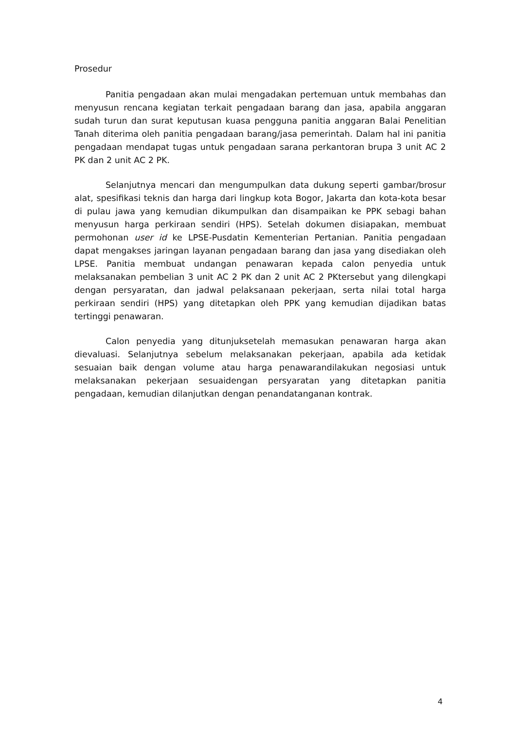Prosedur
Panitia pengadaan akan mulai mengadakan pertemuan untuk membahas dan menyusun rencana kegiatan terkait pengadaan barang dan jasa, apabila anggaran sudah turun dan surat keputusan kuasa pengguna panitia anggaran Balai Penelitian Tanah diterima oleh panitia pengadaan barang/jasa pemerintah. Dalam hal ini panitia pengadaan mendapat tugas untuk pengadaan sarana perkantoran brupa 3 unit AC 2 PK dan 2 unit AC 2 PK.
Selanjutnya mencari dan mengumpulkan data dukung seperti gambar/brosur alat, spesifikasi teknis dan harga dari lingkup kota Bogor, Jakarta dan kota-kota besar di pulau jawa yang kemudian dikumpulkan dan disampaikan ke PPK sebagi bahan menyusun harga perkiraan sendiri (HPS). Setelah dokumen disiapakan, membuat permohonan user id ke LPSE-Pusdatin Kementerian Pertanian. Panitia pengadaan dapat mengakses jaringan layanan pengadaan barang dan jasa yang disediakan oleh LPSE. Panitia membuat undangan penawaran kepada calon penyedia untuk melaksanakan pembelian 3 unit AC 2 PK dan 2 unit AC 2 PKtersebut yang dilengkapi dengan persyaratan, dan jadwal pelaksanaan pekerjaan, serta nilai total harga perkiraan sendiri (HPS) yang ditetapkan oleh PPK yang kemudian dijadikan batas tertinggi penawaran.
Calon penyedia yang ditunjuksetelah memasukan penawaran harga akan dievaluasi. Selanjutnya sebelum melaksanakan pekerjaan, apabila ada ketidak sesuaian baik dengan volume atau harga penawarandilakukan negosiasi untuk melaksanakan pekerjaan sesuaidengan persyaratan yang ditetapkan panitia pengadaan, kemudian dilanjutkan dengan penandatanganan kontrak.
4